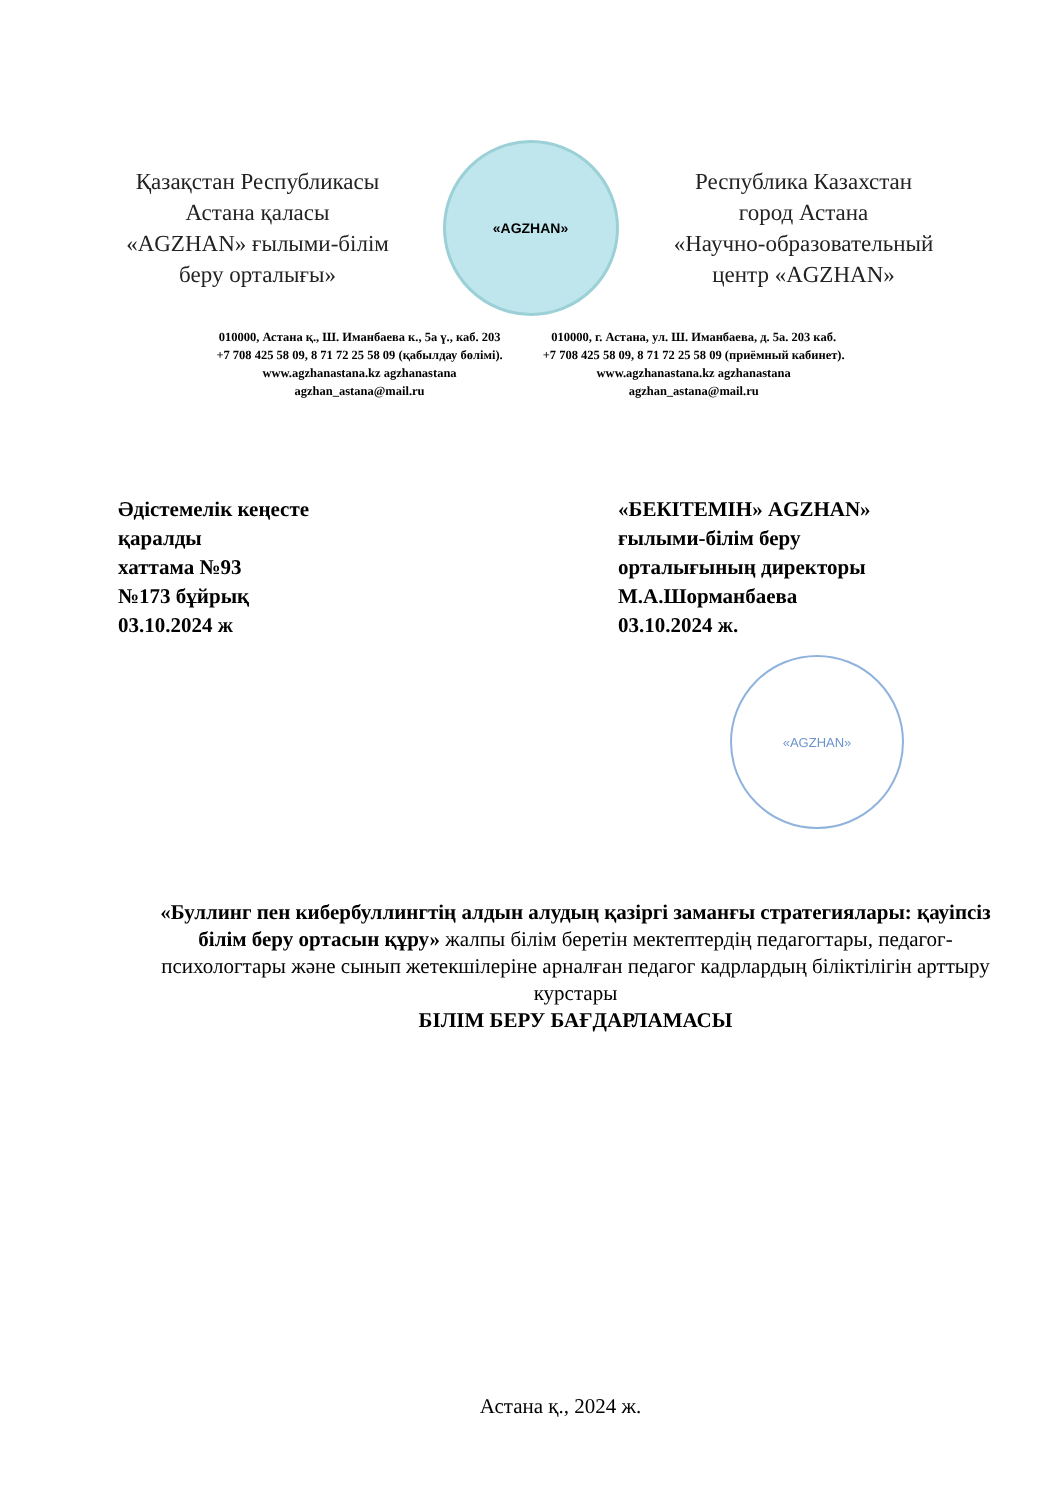Қазақстан Республикасы
Астана қаласы
«AGZHAN» ғылыми-білім
беру орталығы»
«AGZHAN»
Республика Казахстан
город Астана
«Научно-образовательный
центр «AGZHAN»
010000, Астана қ., Ш. Иманбаева к., 5а ү., каб. 203
+7 708 425 58 09, 8 71 72 25 58 09 (қабылдау бөлімі).
www.agzhanastana.kz agzhanastana
agzhan_astana@mail.ru
010000, г. Астана, ул. Ш. Иманбаева, д. 5а. 203 каб.
+7 708 425 58 09, 8 71 72 25 58 09 (приёмный кабинет).
www.agzhanastana.kz agzhanastana
agzhan_astana@mail.ru
Әдістемелік кеңесте
қаралды
хаттама №93
№173 бұйрық
03.10.2024 ж
«БЕКІТЕМІН» AGZHAN»
ғылыми-білім беру
орталығының директоры
М.А.Шорманбаева
03.10.2024 ж.
«AGZHAN»
«Буллинг пен кибербуллингтің алдын алудың қазіргі заманғы стратегиялары: қауіпсіз білім беру ортасын құру» жалпы білім беретін мектептердің педагогтары, педагог-психологтары және сынып жетекшілеріне арналған педагог кадрлардың біліктілігін арттыру курстары
БІЛІМ БЕРУ БАҒДАРЛАМАСЫ
Астана қ., 2024 ж.